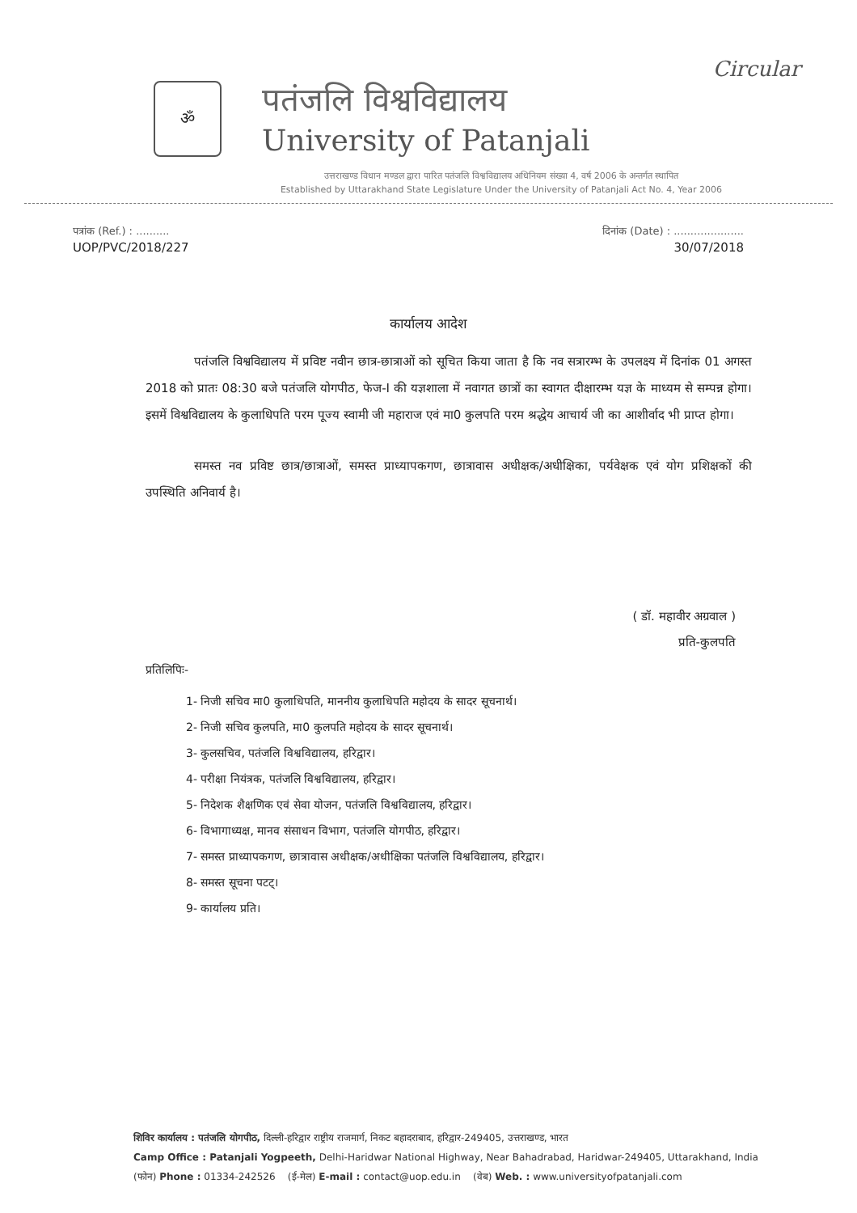Circular
ॐ
पतंजलि विश्वविद्यालय
University of Patanjali
उत्तराखण्ड विधान मण्डल द्वारा पारित पतंजलि विश्वविद्यालय अधिनियम संख्या 4, वर्ष 2006 के अन्तर्गत स्थापित
Established by Uttarakhand State Legislature Under the University of Patanjali Act No. 4, Year 2006
पत्रांक (Ref.) : ..........
UOP/PVC/2018/227
दिनांक (Date) : .....................
30/07/2018
कार्यालय आदेश
पतंजलि विश्वविद्यालय में प्रविष्ट नवीन छात्र-छात्राओं को सूचित किया जाता है कि नव सत्रारम्भ के उपलक्ष्य में दिनांक 01 अगस्त 2018 को प्रातः 08:30 बजे पतंजलि योगपीठ, फेज-I की यज्ञशाला में नवागत छात्रों का स्वागत दीक्षारम्भ यज्ञ के माध्यम से सम्पन्न होगा। इसमें विश्वविद्यालय के कुलाधिपति परम पूज्य स्वामी जी महाराज एवं मा0 कुलपति परम श्रद्धेय आचार्य जी का आशीर्वाद भी प्राप्त होगा।
समस्त नव प्रविष्ट छात्र/छात्राओं, समस्त प्राध्यापकगण, छात्रावास अधीक्षक/अधीक्षिका, पर्यवेक्षक एवं योग प्रशिक्षकों की उपस्थिति अनिवार्य है।
( डॉ. महावीर अग्रवाल )
प्रति-कुलपति
प्रतिलिपिः-
1- निजी सचिव मा0 कुलाधिपति, माननीय कुलाधिपति महोदय के सादर सूचनार्थ।
2- निजी सचिव कुलपति, मा0 कुलपति महोदय के सादर सूचनार्थ।
3- कुलसचिव, पतंजलि विश्वविद्यालय, हरिद्वार।
4- परीक्षा नियंत्रक, पतंजलि विश्वविद्यालय, हरिद्वार।
5- निदेशक शैक्षणिक एवं सेवा योजन, पतंजलि विश्वविद्यालय, हरिद्वार।
6- विभागाध्यक्ष, मानव संसाधन विभाग, पतंजलि योगपीठ, हरिद्वार।
7- समस्त प्राध्यापकगण, छात्रावास अधीक्षक/अधीक्षिका पतंजलि विश्वविद्यालय, हरिद्वार।
8- समस्त सूचना पटट्।
9- कार्यालय प्रति।
शिविर कार्यालय : पतंजलि योगपीठ, दिल्ली-हरिद्वार राष्ट्रीय राजमार्ग, निकट बहादराबाद, हरिद्वार-249405, उत्तराखण्ड, भारत
Camp Office : Patanjali Yogpeeth, Delhi-Haridwar National Highway, Near Bahadrabad, Haridwar-249405, Uttarakhand, India
(फोन) Phone : 01334-242526 (ई-मेल) E-mail : contact@uop.edu.in (वेब) Web. : www.universityofpatanjali.com